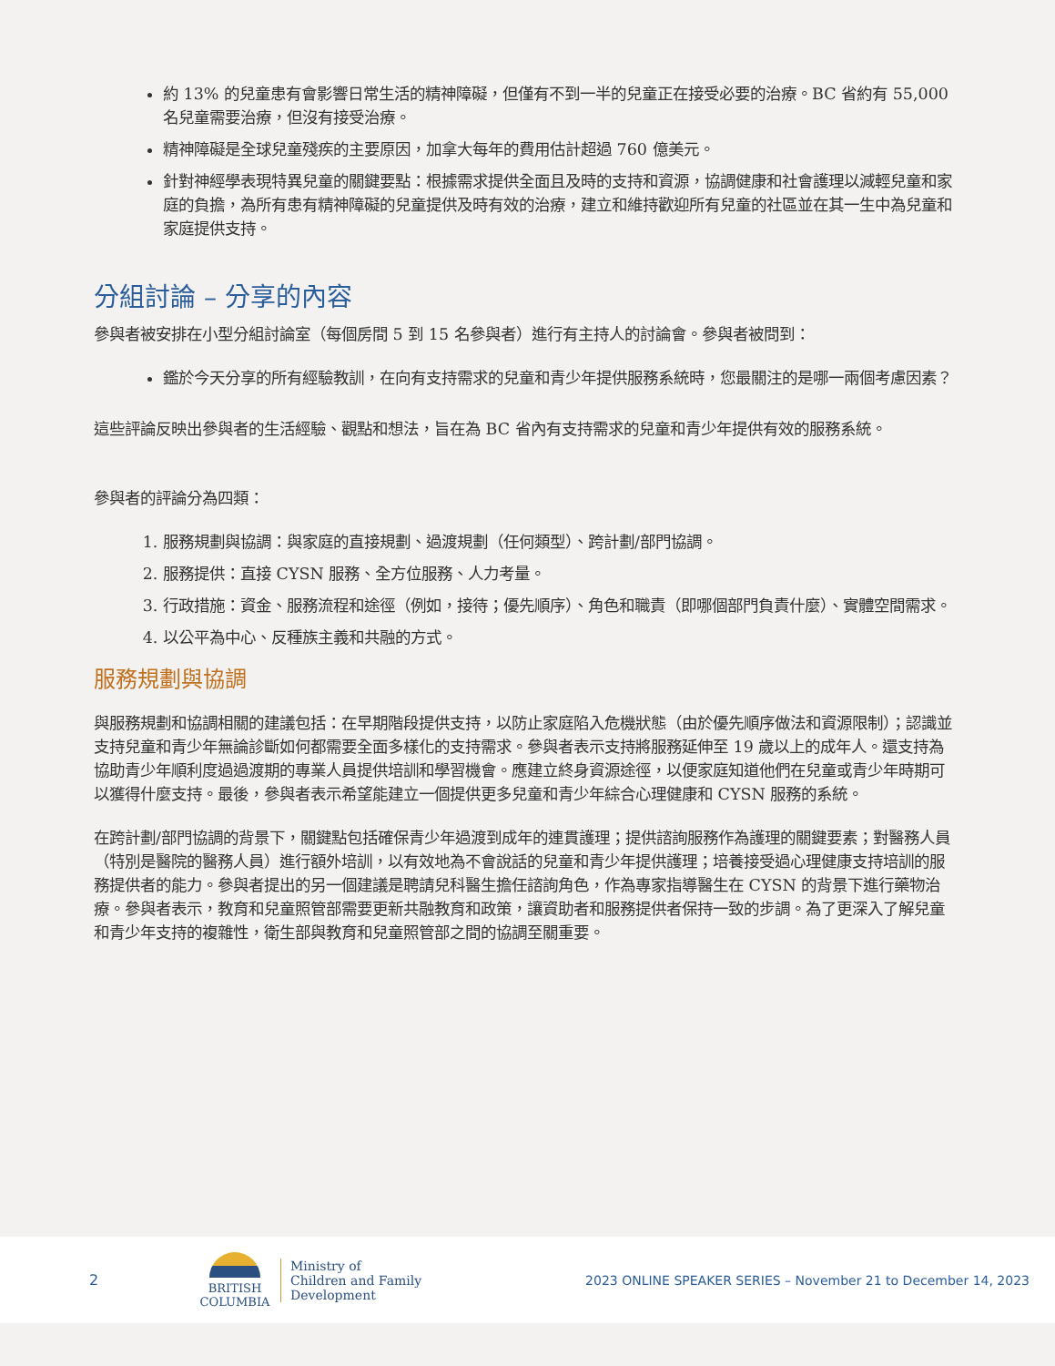約 13% 的兒童患有會影響日常生活的精神障礙，但僅有不到一半的兒童正在接受必要的治療。BC 省約有 55,000 名兒童需要治療，但沒有接受治療。
精神障礙是全球兒童殘疾的主要原因，加拿大每年的費用估計超過 760 億美元。
針對神經學表現特異兒童的關鍵要點：根據需求提供全面且及時的支持和資源，協調健康和社會護理以減輕兒童和家庭的負擔，為所有患有精神障礙的兒童提供及時有效的治療，建立和維持歡迎所有兒童的社區並在其一生中為兒童和家庭提供支持。
分組討論 – 分享的內容
參與者被安排在小型分組討論室（每個房間 5 到 15 名參與者）進行有主持人的討論會。參與者被問到：
鑑於今天分享的所有經驗教訓，在向有支持需求的兒童和青少年提供服務系統時，您最關注的是哪一兩個考慮因素？
這些評論反映出參與者的生活經驗、觀點和想法，旨在為 BC 省內有支持需求的兒童和青少年提供有效的服務系統。
參與者的評論分為四類：
1. 服務規劃與協調：與家庭的直接規劃、過渡規劃（任何類型）、跨計劃/部門協調。
2. 服務提供：直接 CYSN 服務、全方位服務、人力考量。
3. 行政措施：資金、服務流程和途徑（例如，接待；優先順序）、角色和職責（即哪個部門負責什麼）、實體空間需求。
4. 以公平為中心、反種族主義和共融的方式。
服務規劃與協調
與服務規劃和協調相關的建議包括：在早期階段提供支持，以防止家庭陷入危機狀態（由於優先順序做法和資源限制）；認識並支持兒童和青少年無論診斷如何都需要全面多樣化的支持需求。參與者表示支持將服務延伸至 19 歲以上的成年人。還支持為協助青少年順利度過過渡期的專業人員提供培訓和學習機會。應建立終身資源途徑，以便家庭知道他們在兒童或青少年時期可以獲得什麼支持。最後，參與者表示希望能建立一個提供更多兒童和青少年綜合心理健康和 CYSN 服務的系統。
在跨計劃/部門協調的背景下，關鍵點包括確保青少年過渡到成年的連貫護理；提供諮詢服務作為護理的關鍵要素；對醫務人員（特別是醫院的醫務人員）進行額外培訓，以有效地為不會說話的兒童和青少年提供護理；培養接受過心理健康支持培訓的服務提供者的能力。參與者提出的另一個建議是聘請兒科醫生擔任諮詢角色，作為專家指導醫生在 CYSN 的背景下進行藥物治療。參與者表示，教育和兒童照管部需要更新共融教育和政策，讓資助者和服務提供者保持一致的步調。為了更深入了解兒童和青少年支持的複雜性，衛生部與教育和兒童照管部之間的協調至關重要。
2
BRITISH
COLUMBIA
Ministry of
Children and Family
Development
2023 ONLINE SPEAKER SERIES – November 21 to December 14, 2023